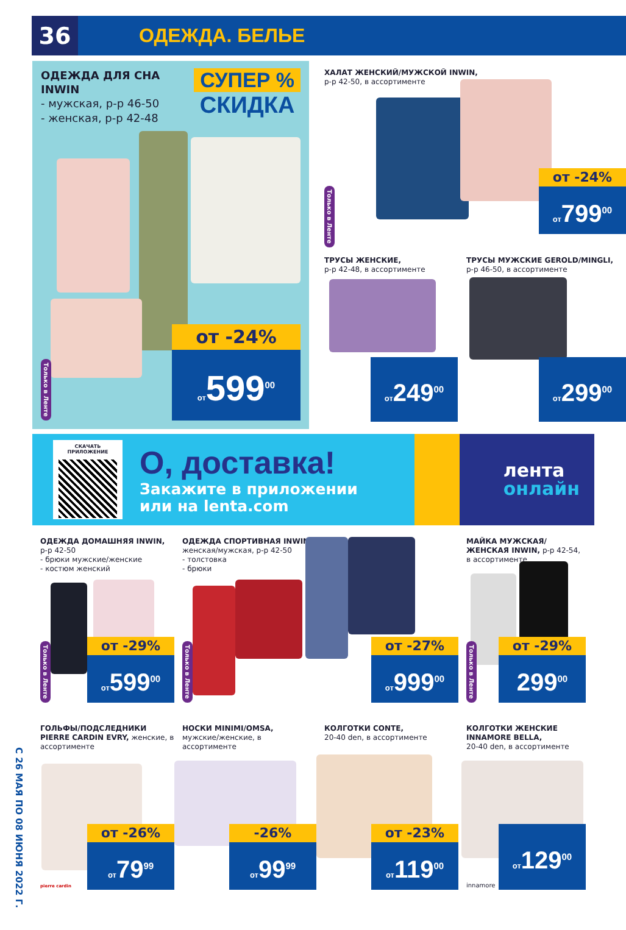С 26 МАЯ ПО 08 ИЮНЯ 2022 Г.
36
ОДЕЖДА. БЕЛЬЕ
ОДЕЖДА ДЛЯ СНА
INWIN
- мужская, р-р 46-50
- женская, р-р 42-48
СУПЕР %
СКИДКА
Только в Ленте
от -24%
от599<sup>00</sup>
ХАЛАТ ЖЕНСКИЙ/МУЖСКОЙ INWIN,
р-р 42-50, в ассортименте
Только в Ленте
от -24%
от799<sup>00</sup>
ТРУСЫ ЖЕНСКИЕ,
р-р 42-48, в ассортименте
от249<sup>00</sup>
ТРУСЫ МУЖСКИЕ GEROLD/MINGLI,
р-р 46-50, в ассортименте
от299<sup>00</sup>
СКАЧАТЬ ПРИЛОЖЕНИЕ
О, доставка!
Закажите в приложении
или на lenta.com
лента
онлайн
ОДЕЖДА ДОМАШНЯЯ INWIN,
р-р 42-50
- брюки мужские/женские
- костюм женский
Только в Ленте
от -29%
от599<sup>00</sup>
ОДЕЖДА СПОРТИВНАЯ INWIN,
женская/мужская, р-р 42-50
- толстовка
- брюки
Только в Ленте
от -27%
от999<sup>00</sup>
МАЙКА МУЖСКАЯ/ЖЕНСКАЯ INWIN, р-р 42-54, в ассортименте
Только в Ленте
от -29%
299<sup>00</sup>
ГОЛЬФЫ/ПОДСЛЕДНИКИ PIERRE CARDIN EVRY, женские, в ассортименте
pierre cardin
от -26%
от79<sup>99</sup>
НОСКИ MINIMI/OMSA,
мужские/женские, в ассортименте
-26%
от99<sup>99</sup>
КОЛГОТКИ CONTE,
20-40 den, в ассортименте
от -23%
от119<sup>00</sup>
КОЛГОТКИ ЖЕНСКИЕ INNAMORE BELLA,
20-40 den, в ассортименте
innamore от129<sup>00</sup>